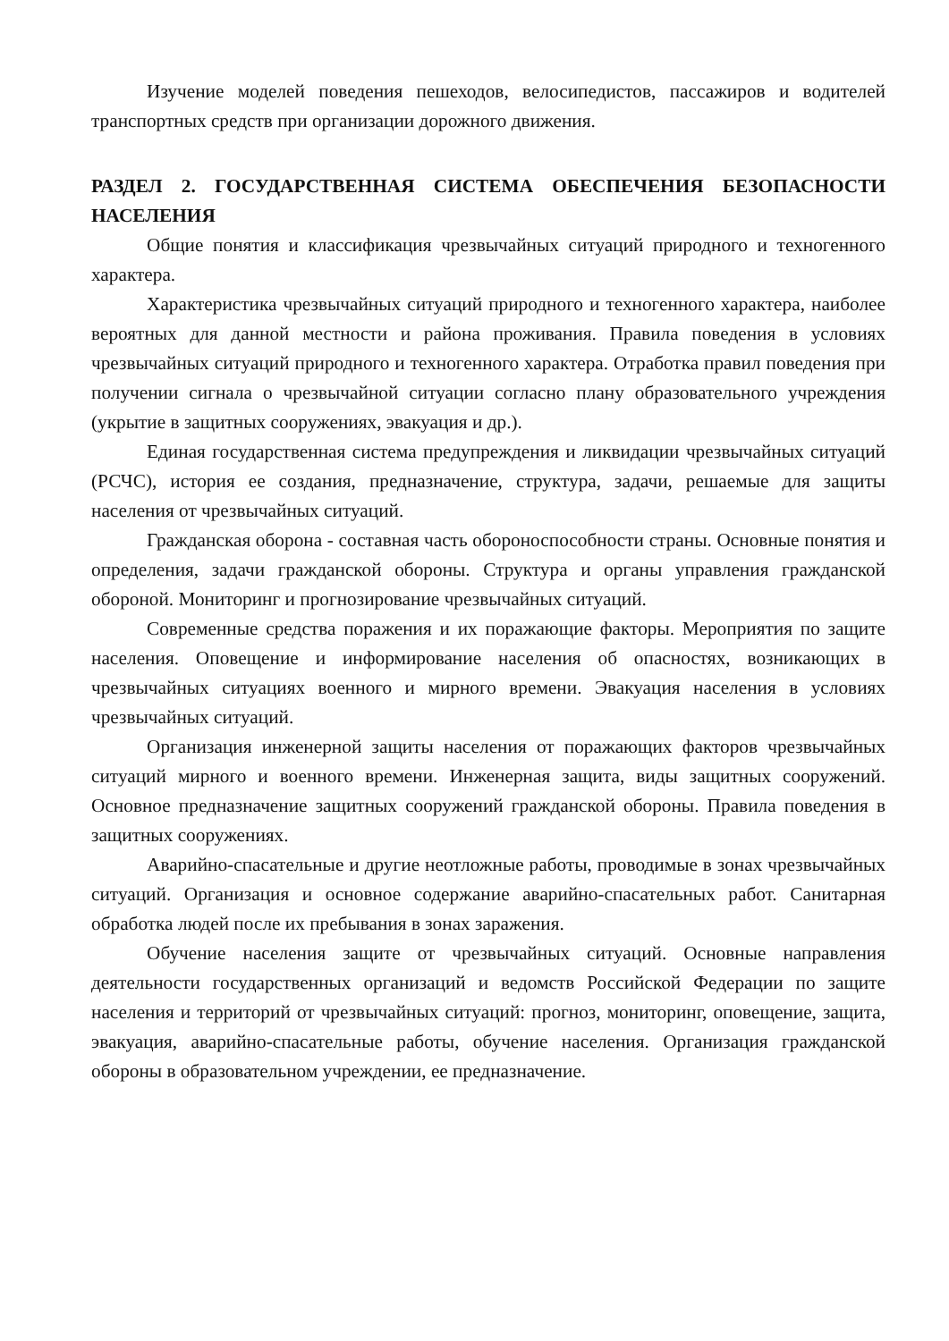Изучение моделей поведения пешеходов, велосипедистов, пассажиров и водителей транспортных средств при организации дорожного движения.
РАЗДЕЛ 2. ГОСУДАРСТВЕННАЯ СИСТЕМА ОБЕСПЕЧЕНИЯ БЕЗОПАСНОСТИ НАСЕЛЕНИЯ
Общие понятия и классификация чрезвычайных ситуаций природного и техногенного характера.
Характеристика чрезвычайных ситуаций природного и техногенного характера, наиболее вероятных для данной местности и района проживания. Правила поведения в условиях чрезвычайных ситуаций природного и техногенного характера. Отработка правил поведения при получении сигнала о чрезвычайной ситуации согласно плану образовательного учреждения (укрытие в защитных сооружениях, эвакуация и др.).
Единая государственная система предупреждения и ликвидации чрезвычайных ситуаций (РСЧС), история ее создания, предназначение, структура, задачи, решаемые для защиты населения от чрезвычайных ситуаций.
Гражданская оборона - составная часть обороноспособности страны. Основные понятия и определения, задачи гражданской обороны. Структура и органы управления гражданской обороной. Мониторинг и прогнозирование чрезвычайных ситуаций.
Современные средства поражения и их поражающие факторы. Мероприятия по защите населения. Оповещение и информирование населения об опасностях, возникающих в чрезвычайных ситуациях военного и мирного времени. Эвакуация населения в условиях чрезвычайных ситуаций.
Организация инженерной защиты населения от поражающих факторов чрезвычайных ситуаций мирного и военного времени. Инженерная защита, виды защитных сооружений. Основное предназначение защитных сооружений гражданской обороны. Правила поведения в защитных сооружениях.
Аварийно-спасательные и другие неотложные работы, проводимые в зонах чрезвычайных ситуаций. Организация и основное содержание аварийно-спасательных работ. Санитарная обработка людей после их пребывания в зонах заражения.
Обучение населения защите от чрезвычайных ситуаций. Основные направления деятельности государственных организаций и ведомств Российской Федерации по защите населения и территорий от чрезвычайных ситуаций: прогноз, мониторинг, оповещение, защита, эвакуация, аварийно-спасательные работы, обучение населения. Организация гражданской обороны в образовательном учреждении, ее предназначение.